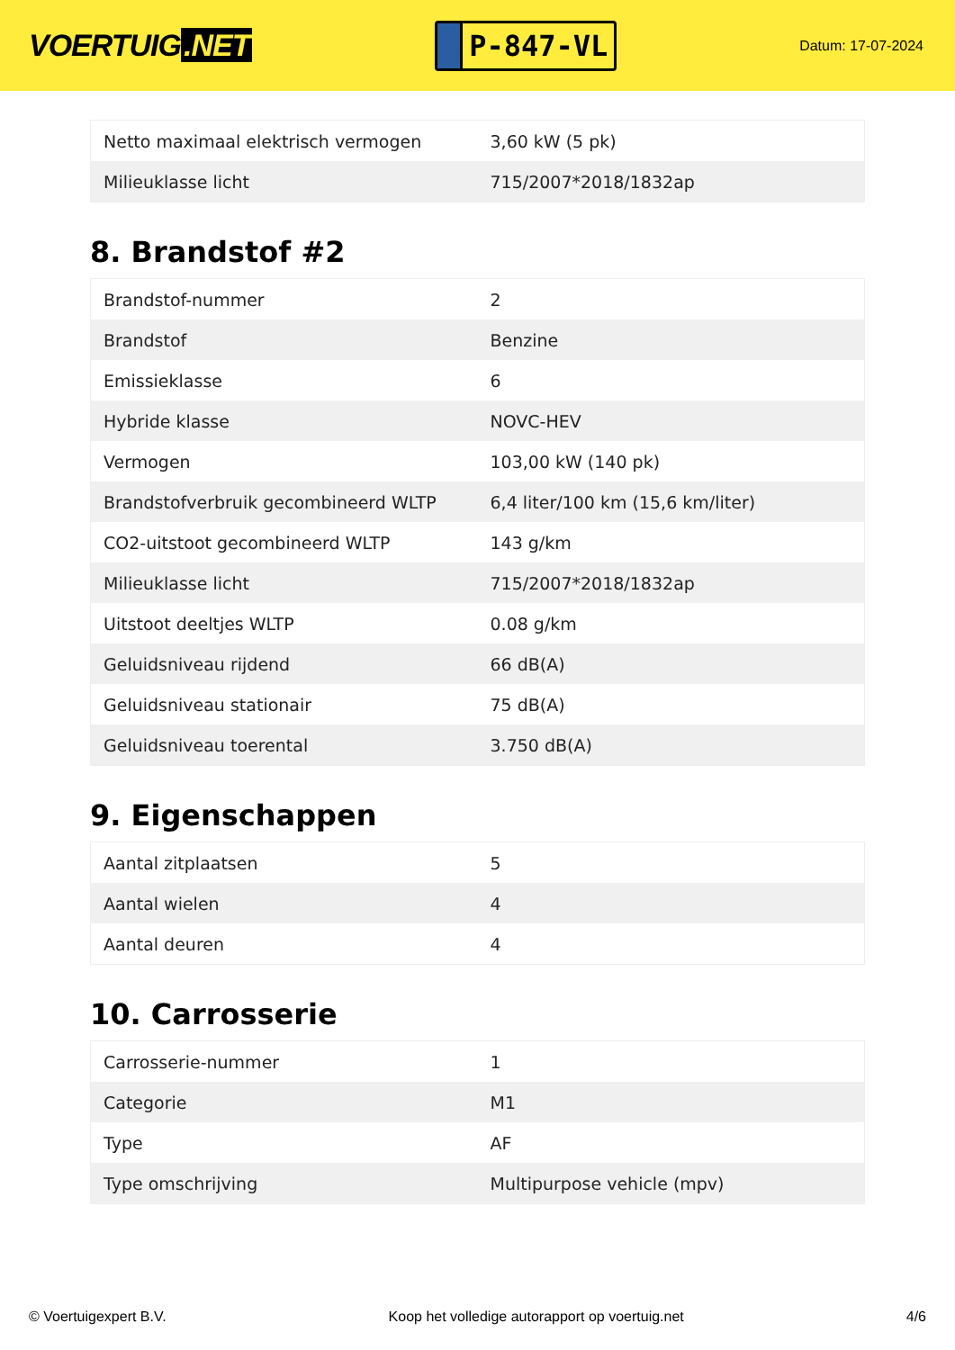VOERTUIG.NET
P-847-VL
Datum: 17-07-2024
| Netto maximaal elektrisch vermogen | 3,60 kW (5 pk) |
| Milieuklasse licht | 715/2007*2018/1832ap |
8. Brandstof #2
| Brandstof-nummer | 2 |
| Brandstof | Benzine |
| Emissieklasse | 6 |
| Hybride klasse | NOVC-HEV |
| Vermogen | 103,00 kW (140 pk) |
| Brandstofverbruik gecombineerd WLTP | 6,4 liter/100 km (15,6 km/liter) |
| CO2-uitstoot gecombineerd WLTP | 143 g/km |
| Milieuklasse licht | 715/2007*2018/1832ap |
| Uitstoot deeltjes WLTP | 0.08 g/km |
| Geluidsniveau rijdend | 66 dB(A) |
| Geluidsniveau stationair | 75 dB(A) |
| Geluidsniveau toerental | 3.750 dB(A) |
9. Eigenschappen
| Aantal zitplaatsen | 5 |
| Aantal wielen | 4 |
| Aantal deuren | 4 |
10. Carrosserie
| Carrosserie-nummer | 1 |
| Categorie | M1 |
| Type | AF |
| Type omschrijving | Multipurpose vehicle (mpv) |
© Voertuigexpert B.V. Koop het volledige autorapport op voertuig.net 4/6